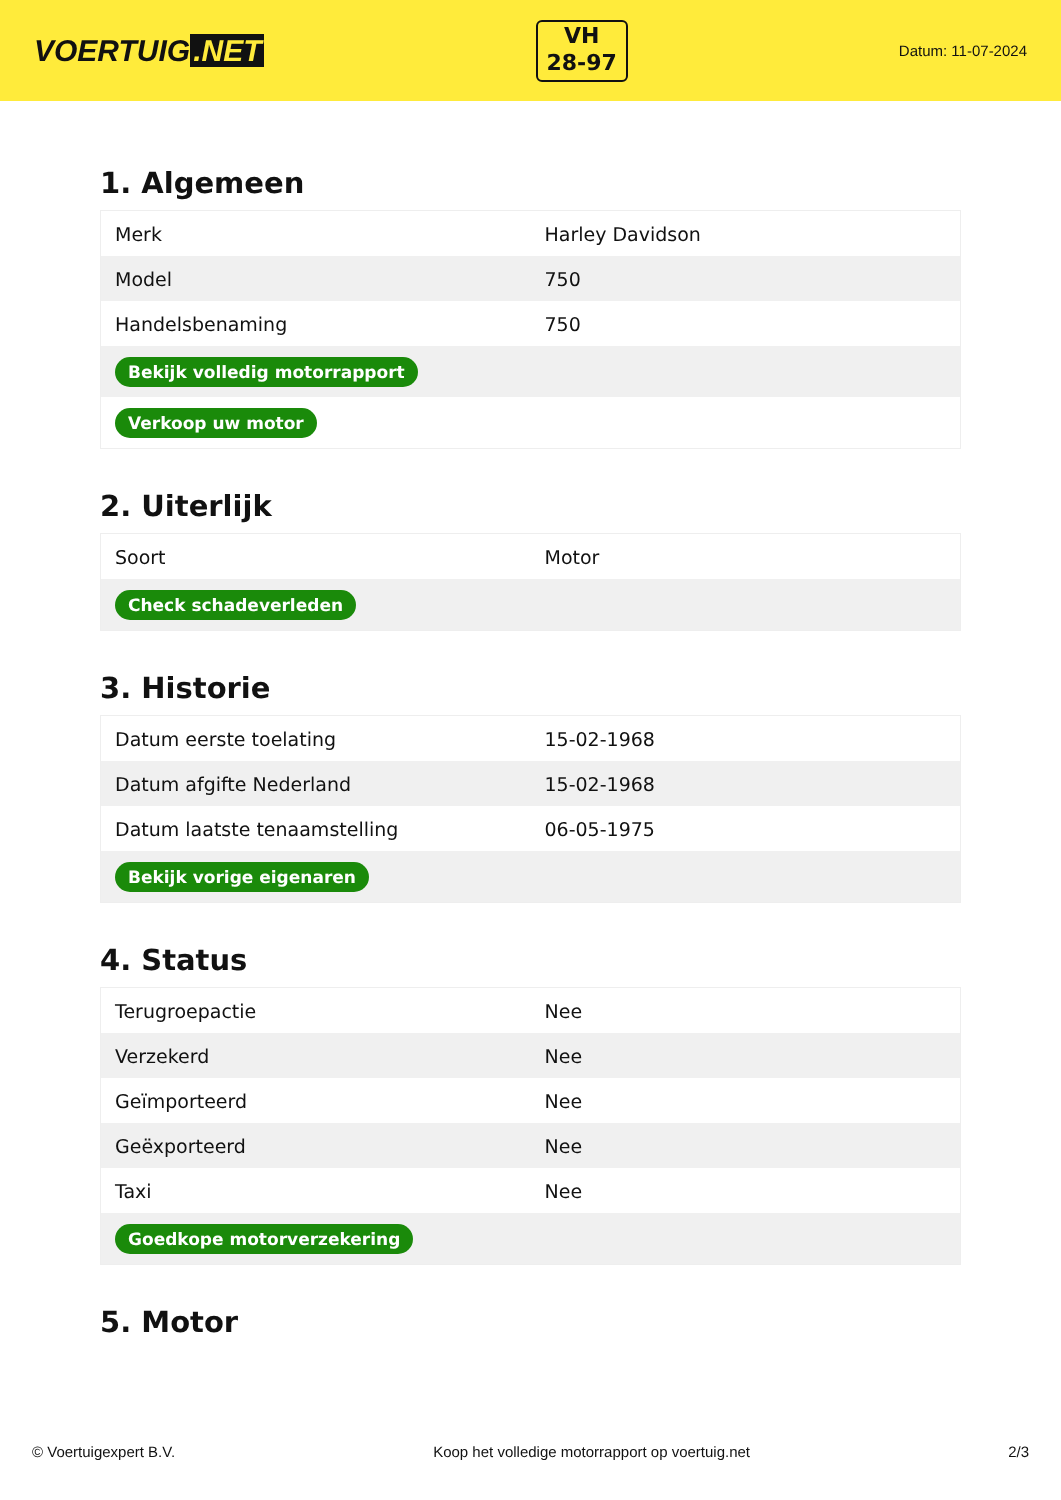VOERTUIG.NET
VH
28-97
Datum: 11-07-2024
1. Algemeen
| Merk | Harley Davidson |
| Model | 750 |
| Handelsbenaming | 750 |
| Bekijk volledig motorrapport | |
| Verkoop uw motor | |
2. Uiterlijk
| Soort | Motor |
| Check schadeverleden | |
3. Historie
| Datum eerste toelating | 15-02-1968 |
| Datum afgifte Nederland | 15-02-1968 |
| Datum laatste tenaamstelling | 06-05-1975 |
| Bekijk vorige eigenaren | |
4. Status
| Terugroepactie | Nee |
| Verzekerd | Nee |
| Geïmporteerd | Nee |
| Geëxporteerd | Nee |
| Taxi | Nee |
| Goedkope motorverzekering | |
5. Motor
© Voertuigexpert B.V. Koop het volledige motorrapport op voertuig.net 2/3